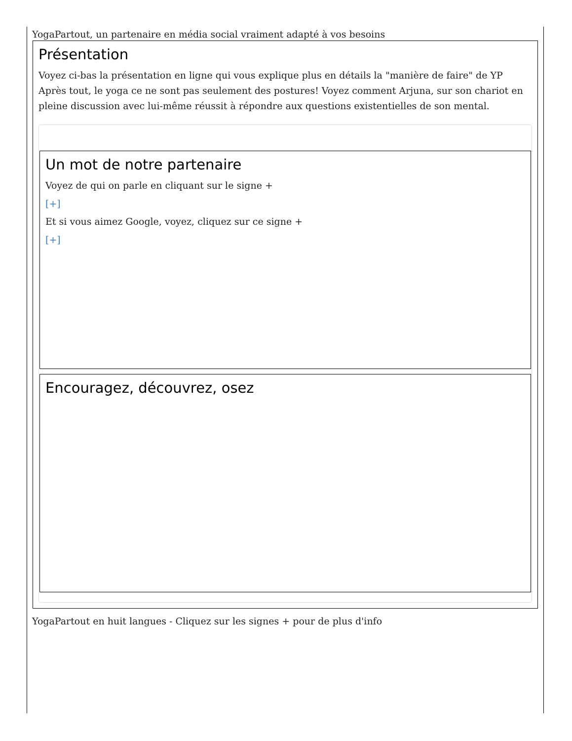YogaPartout, un partenaire en média social vraiment adapté à vos besoins
Présentation
Voyez ci-bas la présentation en ligne qui vous explique plus en détails la "manière de faire" de YP Après tout, le yoga ce ne sont pas seulement des postures! Voyez comment Arjuna, sur son chariot en pleine discussion avec lui-même réussit à répondre aux questions existentielles de son mental.
Un mot de notre partenaire
Voyez de qui on parle en cliquant sur le signe +
[+]
Et si vous aimez Google, voyez, cliquez sur ce signe +
[+]
Encouragez, découvrez, osez
YogaPartout en huit langues - Cliquez sur les signes + pour de plus d'info